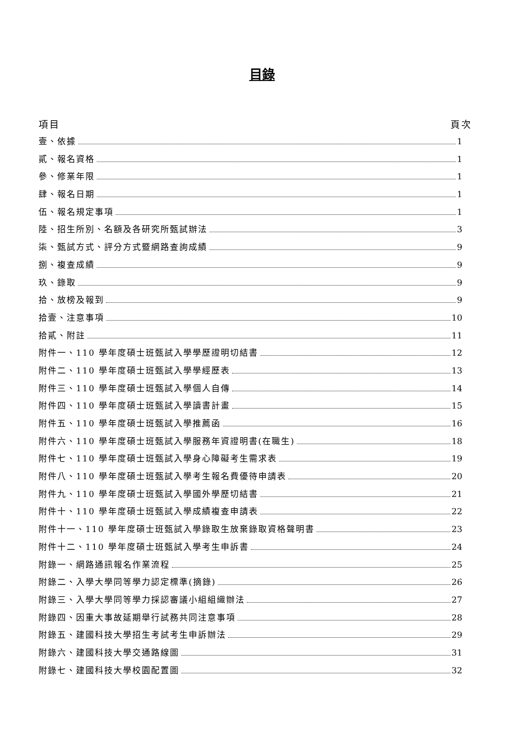目錄
項目 頁次
壹、依據 1
貳、報名資格 1
參、修業年限 1
肆、報名日期 1
伍、報名規定事項 1
陸、招生所別、名額及各研究所甄試辦法 3
柒、甄試方式、評分方式暨網路查詢成績 9
捌、複查成績 9
玖、錄取 9
拾、放榜及報到 9
拾壹、注意事項 10
拾貳、附註 11
附件一、110 學年度碩士班甄試入學學歷證明切結書 12
附件二、110 學年度碩士班甄試入學學經歷表 13
附件三、110 學年度碩士班甄試入學個人自傳 14
附件四、110 學年度碩士班甄試入學讀書計畫 15
附件五、110 學年度碩士班甄試入學推薦函 16
附件六、110 學年度碩士班甄試入學服務年資證明書(在職生) 18
附件七、110 學年度碩士班甄試入學身心障礙考生需求表 19
附件八、110 學年度碩士班甄試入學考生報名費優待申請表 20
附件九、110 學年度碩士班甄試入學國外學歷切結書 21
附件十、110 學年度碩士班甄試入學成績複查申請表 22
附件十一、110 學年度碩士班甄試入學錄取生放棄錄取資格聲明書 23
附件十二、110 學年度碩士班甄試入學考生申訴書 24
附錄一、網路通訊報名作業流程 25
附錄二、入學大學同等學力認定標準(摘錄) 26
附錄三、入學大學同等學力採認審議小組組織辦法 27
附錄四、因重大事故延期舉行試務共同注意事項 28
附錄五、建國科技大學招生考試考生申訴辦法 29
附錄六、建國科技大學交通路線圖 31
附錄七、建國科技大學校園配置圖 32